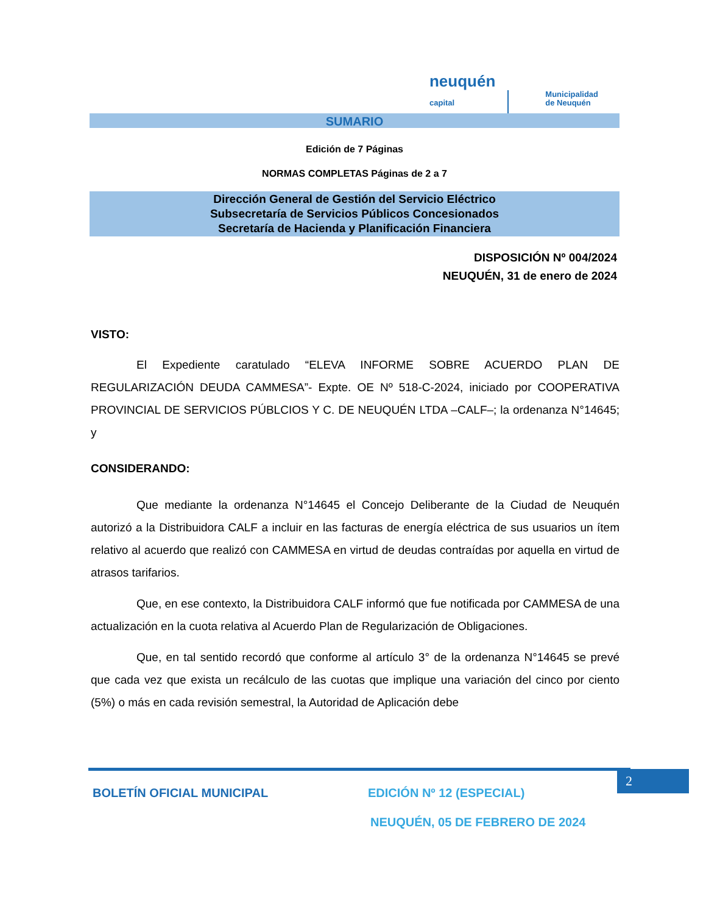neuquén
capital Municipalidad
de Neuquén
SUMARIO
Edición de 7 Páginas
NORMAS COMPLETAS Páginas de 2 a 7
Dirección General de Gestión del Servicio Eléctrico
Subsecretaría de Servicios Públicos Concesionados
Secretaría de Hacienda y Planificación Financiera
DISPOSICIÓN Nº 004/2024
NEUQUÉN, 31 de enero de 2024
VISTO:
El Expediente caratulado “ELEVA INFORME SOBRE ACUERDO PLAN DE REGULARIZACIÓN DEUDA CAMMESA”- Expte. OE Nº 518-C-2024, iniciado por COOPERATIVA PROVINCIAL DE SERVICIOS PÚBLCIOS Y C. DE NEUQUÉN LTDA –CALF–; la ordenanza N°14645; y
CONSIDERANDO:
Que mediante la ordenanza N°14645 el Concejo Deliberante de la Ciudad de Neuquén autorizó a la Distribuidora CALF a incluir en las facturas de energía eléctrica de sus usuarios un ítem relativo al acuerdo que realizó con CAMMESA en virtud de deudas contraídas por aquella en virtud de atrasos tarifarios.
Que, en ese contexto, la Distribuidora CALF informó que fue notificada por CAMMESA de una actualización en la cuota relativa al Acuerdo Plan de Regularización de Obligaciones.
Que, en tal sentido recordó que conforme al artículo 3° de la ordenanza N°14645 se prevé que cada vez que exista un recálculo de las cuotas que implique una variación del cinco por ciento (5%) o más en cada revisión semestral, la Autoridad de Aplicación debe
2
BOLETÍN OFICIAL MUNICIPAL EDICIÓN Nº 12 (ESPECIAL)
NEUQUÉN, 05 DE FEBRERO DE 2024